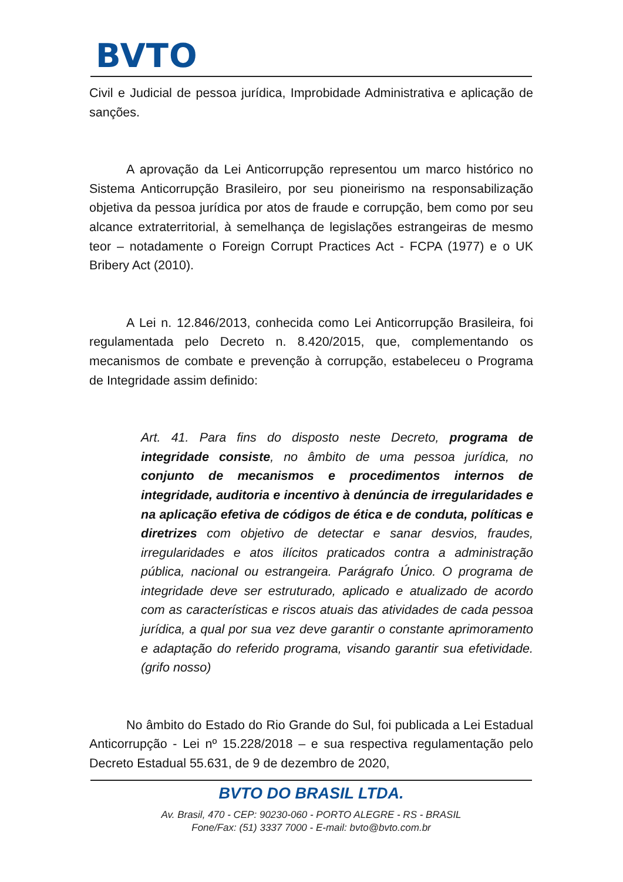BVTO
Civil e Judicial de pessoa jurídica, Improbidade Administrativa e aplicação de sanções.
A aprovação da Lei Anticorrupção representou um marco histórico no Sistema Anticorrupção Brasileiro, por seu pioneirismo na responsabilização objetiva da pessoa jurídica por atos de fraude e corrupção, bem como por seu alcance extraterritorial, à semelhança de legislações estrangeiras de mesmo teor – notadamente o Foreign Corrupt Practices Act - FCPA (1977) e o UK Bribery Act (2010).
A Lei n. 12.846/2013, conhecida como Lei Anticorrupção Brasileira, foi regulamentada pelo Decreto n. 8.420/2015, que, complementando os mecanismos de combate e prevenção à corrupção, estabeleceu o Programa de Integridade assim definido:
Art. 41. Para fins do disposto neste Decreto, programa de integridade consiste, no âmbito de uma pessoa jurídica, no conjunto de mecanismos e procedimentos internos de integridade, auditoria e incentivo à denúncia de irregularidades e na aplicação efetiva de códigos de ética e de conduta, políticas e diretrizes com objetivo de detectar e sanar desvios, fraudes, irregularidades e atos ilícitos praticados contra a administração pública, nacional ou estrangeira. Parágrafo Único. O programa de integridade deve ser estruturado, aplicado e atualizado de acordo com as características e riscos atuais das atividades de cada pessoa jurídica, a qual por sua vez deve garantir o constante aprimoramento e adaptação do referido programa, visando garantir sua efetividade. (grifo nosso)
No âmbito do Estado do Rio Grande do Sul, foi publicada a Lei Estadual Anticorrupção - Lei nº 15.228/2018 – e sua respectiva regulamentação pelo Decreto Estadual 55.631, de 9 de dezembro de 2020,
BVTO DO BRASIL LTDA.
Av. Brasil, 470 - CEP: 90230-060 - PORTO ALEGRE - RS - BRASIL
Fone/Fax: (51) 3337 7000 - E-mail: bvto@bvto.com.br